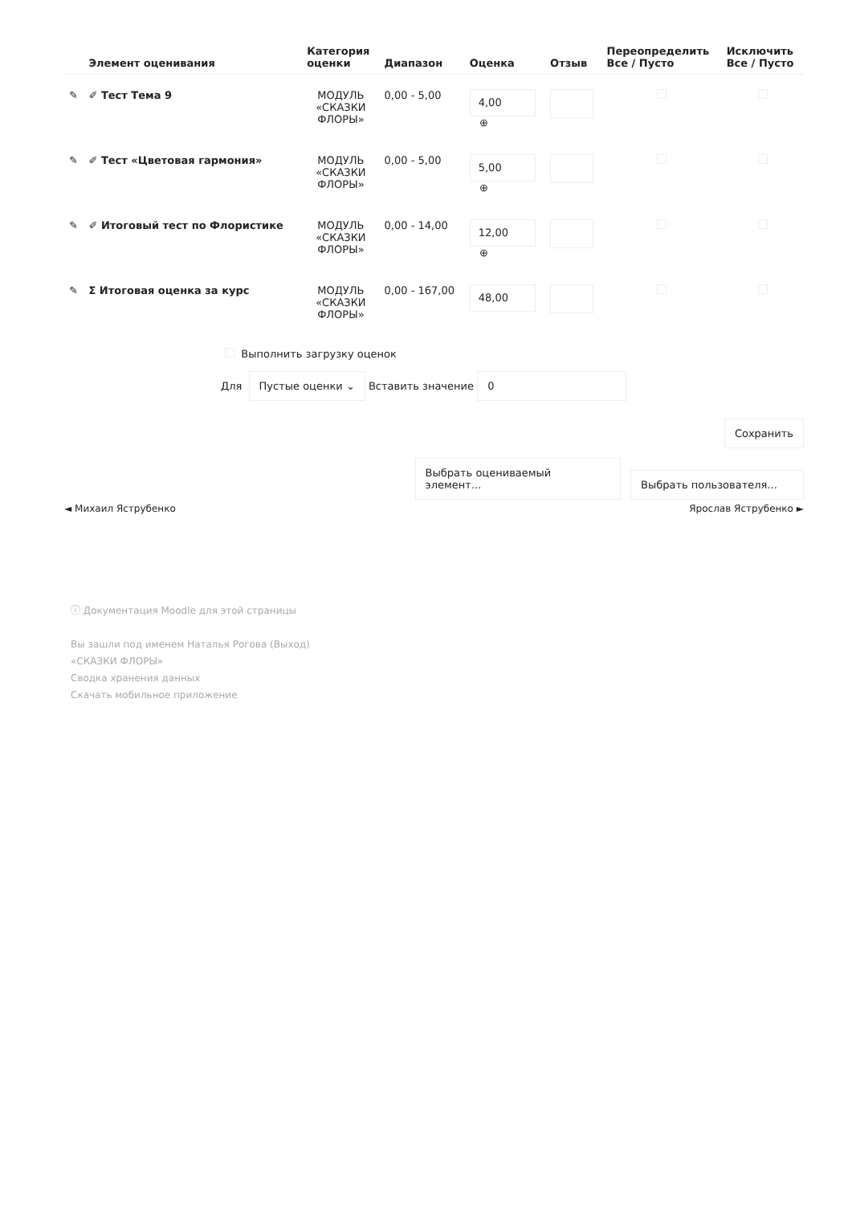| | Элемент оценивания | Категория оценки | Диапазон | Оценка | Отзыв | Переопределить Все / Пусто | Исключить Все / Пусто |
| --- | --- | --- | --- | --- | --- | --- | --- |
| ✎ | ✐ Тест Тема 9 | МОДУЛЬ «СКАЗКИ ФЛОРЫ» | 0,00 - 5,00 | 4,00 ⊕ | | | |
| ✎ | ✐ Тест «Цветовая гармония» | МОДУЛЬ «СКАЗКИ ФЛОРЫ» | 0,00 - 5,00 | 5,00 ⊕ | | | |
| ✎ | ✐ Итоговый тест по Флористике | МОДУЛЬ «СКАЗКИ ФЛОРЫ» | 0,00 - 14,00 | 12,00 ⊕ | | | |
| ✎ | Σ Итоговая оценка за курс | МОДУЛЬ «СКАЗКИ ФЛОРЫ» | 0,00 - 167,00 | 48,00 | | | |
Выполнить загрузку оценок
Для Пустые оценки ⌄ Вставить значение 0
Сохранить
Выбрать оцениваемый элемент... Выбрать пользователя...
◄ Михаил Яструбенко Ярослав Яструбенко ►
ⓘ Документация Moodle для этой страницы
Вы зашли под именем Наталья Рогова (Выход)
«СКАЗКИ ФЛОРЫ»
Сводка хранения данных
Скачать мобильное приложение